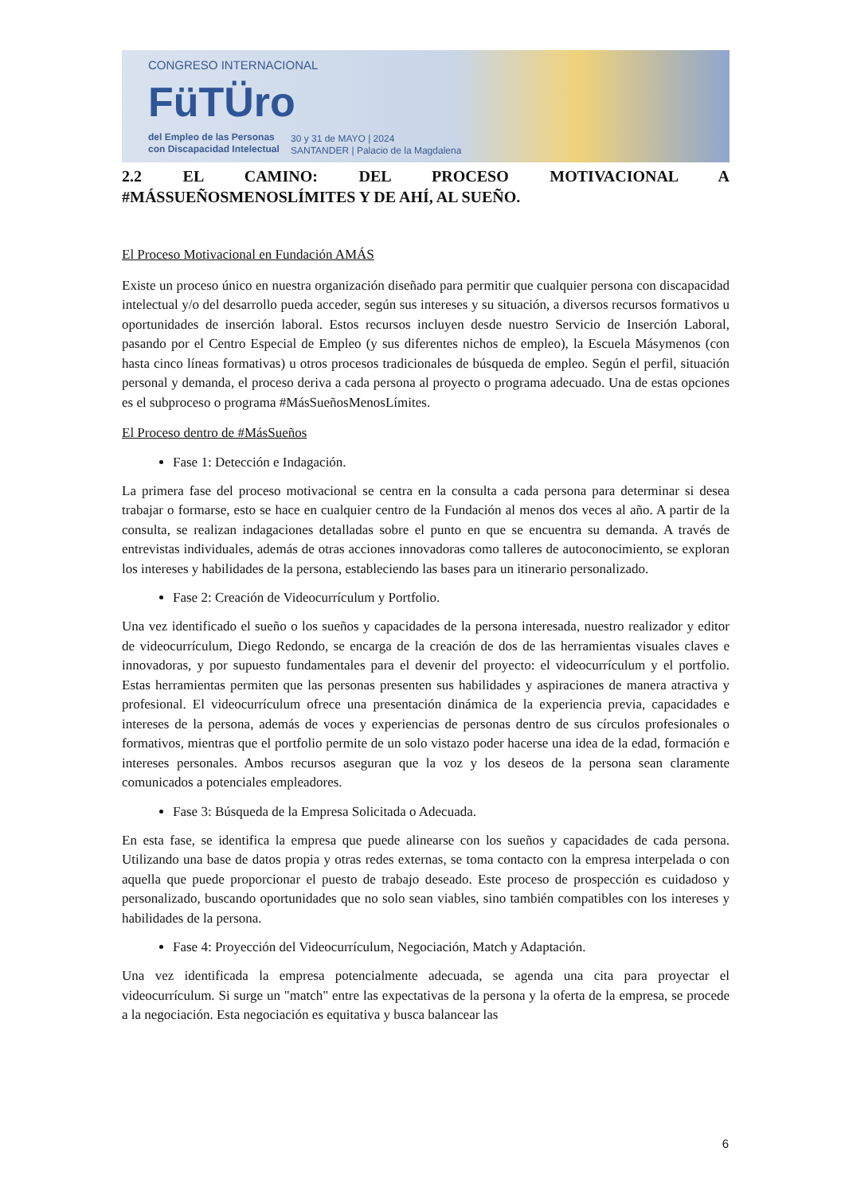CONGRESO INTERNACIONAL
FüTÜro
del Empleo de las Personas
con Discapacidad Intelectual
30 y 31 de MAYO | 2024
SANTANDER | Palacio de la Magdalena
2.2 EL CAMINO: DEL PROCESO MOTIVACIONAL A
#MÁSSUEÑOSMENOSLÍMITES Y DE AHÍ, AL SUEÑO.
El Proceso Motivacional en Fundación AMÁS
Existe un proceso único en nuestra organización diseñado para permitir que cualquier persona con discapacidad intelectual y/o del desarrollo pueda acceder, según sus intereses y su situación, a diversos recursos formativos u oportunidades de inserción laboral. Estos recursos incluyen desde nuestro Servicio de Inserción Laboral, pasando por el Centro Especial de Empleo (y sus diferentes nichos de empleo), la Escuela Másymenos (con hasta cinco líneas formativas) u otros procesos tradicionales de búsqueda de empleo. Según el perfil, situación personal y demanda, el proceso deriva a cada persona al proyecto o programa adecuado. Una de estas opciones es el subproceso o programa #MásSueñosMenosLímites.
El Proceso dentro de #MásSueños
Fase 1: Detección e Indagación.
La primera fase del proceso motivacional se centra en la consulta a cada persona para determinar si desea trabajar o formarse, esto se hace en cualquier centro de la Fundación al menos dos veces al año. A partir de la consulta, se realizan indagaciones detalladas sobre el punto en que se encuentra su demanda. A través de entrevistas individuales, además de otras acciones innovadoras como talleres de autoconocimiento, se exploran los intereses y habilidades de la persona, estableciendo las bases para un itinerario personalizado.
Fase 2: Creación de Videocurrículum y Portfolio.
Una vez identificado el sueño o los sueños y capacidades de la persona interesada, nuestro realizador y editor de videocurrículum, Diego Redondo, se encarga de la creación de dos de las herramientas visuales claves e innovadoras, y por supuesto fundamentales para el devenir del proyecto: el videocurrículum y el portfolio. Estas herramientas permiten que las personas presenten sus habilidades y aspiraciones de manera atractiva y profesional. El videocurrículum ofrece una presentación dinámica de la experiencia previa, capacidades e intereses de la persona, además de voces y experiencias de personas dentro de sus círculos profesionales o formativos, mientras que el portfolio permite de un solo vistazo poder hacerse una idea de la edad, formación e intereses personales. Ambos recursos aseguran que la voz y los deseos de la persona sean claramente comunicados a potenciales empleadores.
Fase 3: Búsqueda de la Empresa Solicitada o Adecuada.
En esta fase, se identifica la empresa que puede alinearse con los sueños y capacidades de cada persona. Utilizando una base de datos propia y otras redes externas, se toma contacto con la empresa interpelada o con aquella que puede proporcionar el puesto de trabajo deseado. Este proceso de prospección es cuidadoso y personalizado, buscando oportunidades que no solo sean viables, sino también compatibles con los intereses y habilidades de la persona.
Fase 4: Proyección del Videocurrículum, Negociación, Match y Adaptación.
Una vez identificada la empresa potencialmente adecuada, se agenda una cita para proyectar el videocurrículum. Si surge un "match" entre las expectativas de la persona y la oferta de la empresa, se procede a la negociación. Esta negociación es equitativa y busca balancear las
6